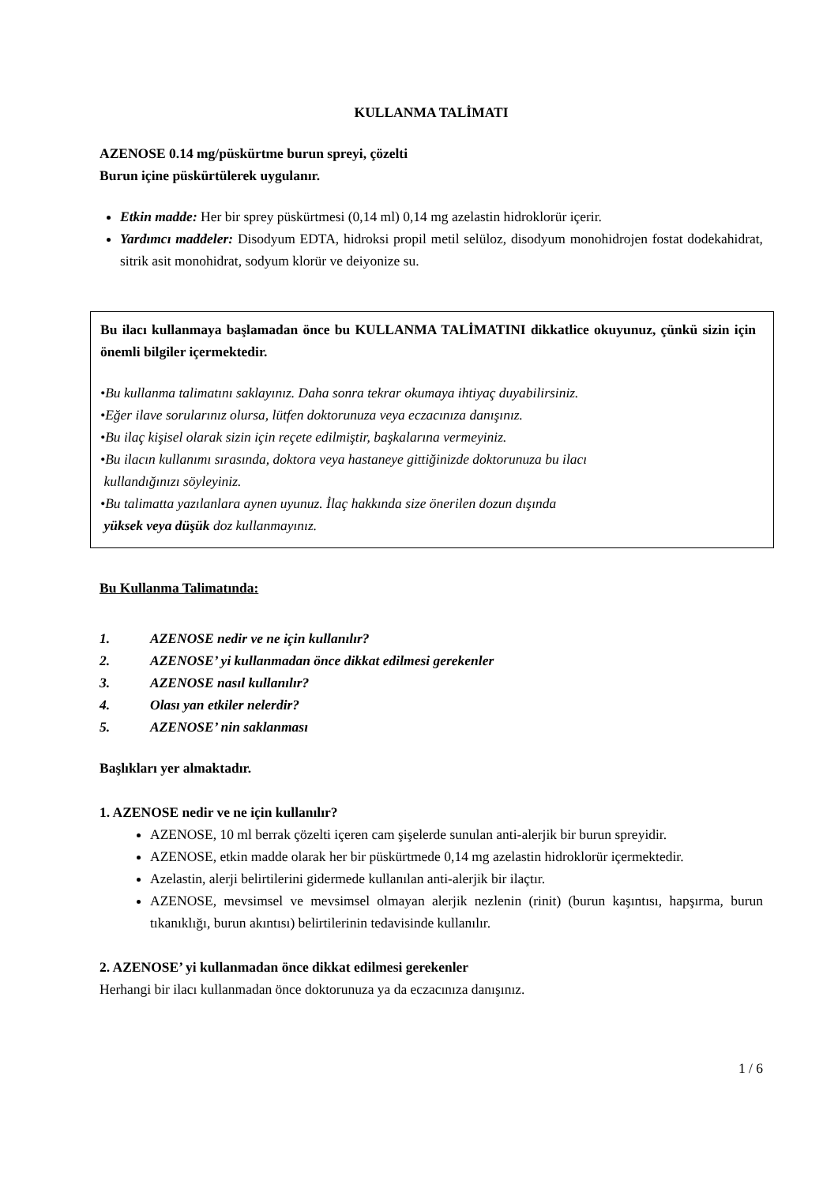KULLANMA TALİMATI
AZENOSE 0.14 mg/püskürtme burun spreyi, çözelti
Burun içine püskürtülerek uygulanır.
Etkin madde: Her bir sprey püskürtmesi (0,14 ml) 0,14 mg azelastin hidroklorür içerir.
Yardımcı maddeler: Disodyum EDTA, hidroksi propil metil selüloz, disodyum monohidrojen fostat dodekahidrat, sitrik asit monohidrat, sodyum klorür ve deiyonize su.
Bu ilacı kullanmaya başlamadan önce bu KULLANMA TALİMATINI dikkatlice okuyunuz, çünkü sizin için önemli bilgiler içermektedir.
•Bu kullanma talimatını saklayınız. Daha sonra tekrar okumaya ihtiyaç duyabilirsiniz.
•Eğer ilave sorularınız olursa, lütfen doktorunuza veya eczacınıza danışınız.
•Bu ilaç kişisel olarak sizin için reçete edilmiştir, başkalarına vermeyiniz.
•Bu ilacın kullanımı sırasında, doktora veya hastaneye gittiğinizde doktorunuza bu ilacı
kullandığınızı söyleyiniz.
•Bu talimatta yazılanlara aynen uyunuz. İlaç hakkında size önerilen dozun dışında
yüksek veya düşük doz kullanmayınız.
Bu Kullanma Talimatında:
1. AZENOSE nedir ve ne için kullanılır?
2. AZENOSE’ yi kullanmadan önce dikkat edilmesi gerekenler
3. AZENOSE nasıl kullanılır?
4. Olası yan etkiler nelerdir?
5. AZENOSE’ nin saklanması
Başlıkları yer almaktadır.
1. AZENOSE nedir ve ne için kullanılır?
AZENOSE, 10 ml berrak çözelti içeren cam şişelerde sunulan anti-alerjik bir burun spreyidir.
AZENOSE, etkin madde olarak her bir püskürtmede 0,14 mg azelastin hidroklorür içermektedir.
Azelastin, alerji belirtilerini gidermede kullanılan anti-alerjik bir ilaçtır.
AZENOSE, mevsimsel ve mevsimsel olmayan alerjik nezlenin (rinit) (burun kaşıntısı, hapşırma, burun tıkanıklığı, burun akıntısı) belirtilerinin tedavisinde kullanılır.
2. AZENOSE’ yi kullanmadan önce dikkat edilmesi gerekenler
Herhangi bir ilacı kullanmadan önce doktorunuza ya da eczacınıza danışınız.
1 / 6